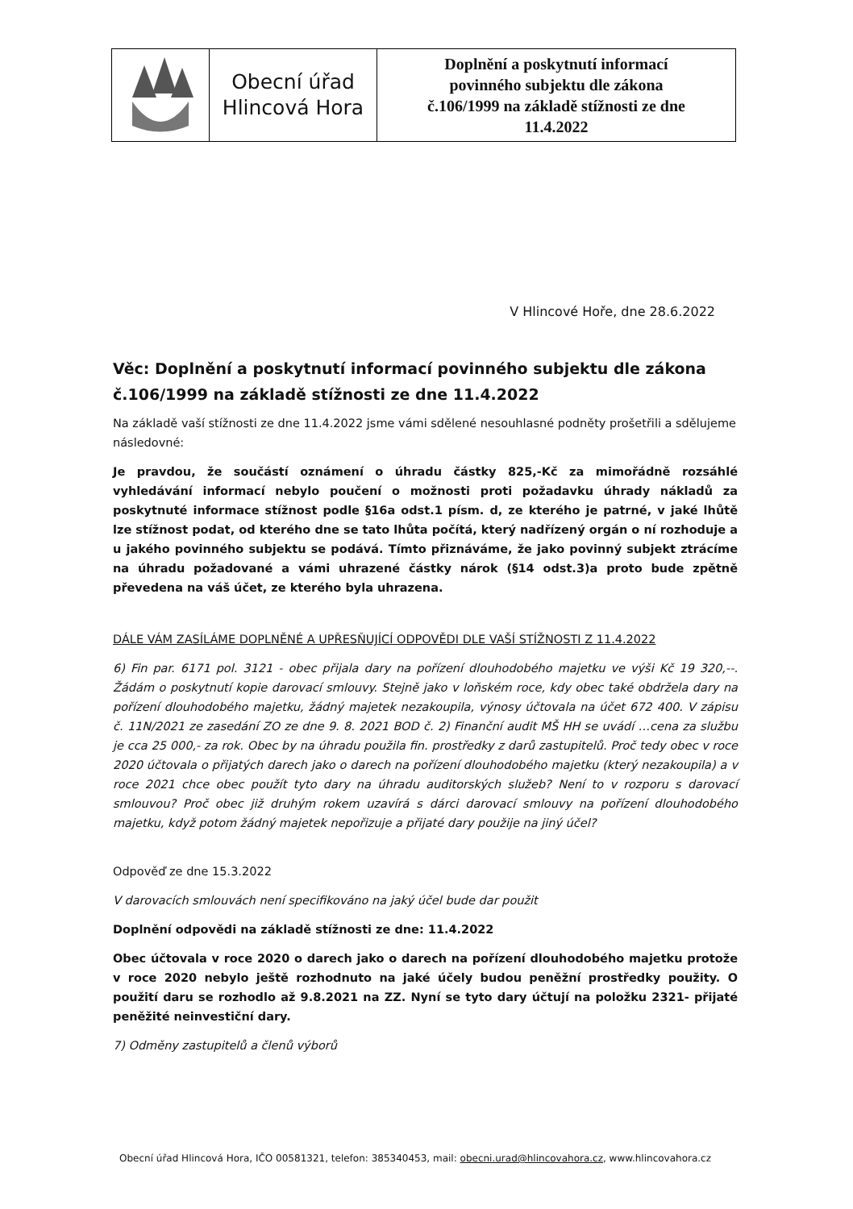| | Obecní úřad Hlincová Hora | Doplnění a poskytnutí informací povinného subjektu dle zákona č.106/1999 na základě stížnosti ze dne 11.4.2022 |
V Hlincové Hoře, dne 28.6.2022
Věc: Doplnění a poskytnutí informací povinného subjektu dle zákona č.106/1999 na základě stížnosti ze dne 11.4.2022
Na základě vaší stížnosti ze dne 11.4.2022 jsme vámi sdělené nesouhlasné podněty prošetřili a sdělujeme následovné:
Je pravdou, že součástí oznámení o úhradu částky 825,-Kč za mimořádně rozsáhlé vyhledávání informací nebylo poučení o možnosti proti požadavku úhrady nákladů za poskytnuté informace stížnost podle §16a odst.1 písm. d, ze kterého je patrné, v jaké lhůtě lze stížnost podat, od kterého dne se tato lhůta počítá, který nadřízený orgán o ní rozhoduje a u jakého povinného subjektu se podává. Tímto přiznáváme, že jako povinný subjekt ztrácíme na úhradu požadované a vámi uhrazené částky nárok (§14 odst.3)a proto bude zpětně převedena na váš účet, ze kterého byla uhrazena.
DÁLE VÁM ZASÍLÁME DOPLNĚNÉ A UPŘESŇUJÍCÍ ODPOVĚDI DLE VAŠÍ STÍŽNOSTI Z 11.4.2022
6) Fin par. 6171 pol. 3121 - obec přijala dary na pořízení dlouhodobého majetku ve výši Kč 19 320,--. Žádám o poskytnutí kopie darovací smlouvy. Stejně jako v loňském roce, kdy obec také obdržela dary na pořízení dlouhodobého majetku, žádný majetek nezakoupila, výnosy účtovala na účet 672 400. V zápisu č. 11N/2021 ze zasedání ZO ze dne 9. 8. 2021 BOD č. 2) Finanční audit MŠ HH se uvádí …cena za službu je cca 25 000,- za rok. Obec by na úhradu použila fin. prostředky z darů zastupitelů. Proč tedy obec v roce 2020 účtovala o přijatých darech jako o darech na pořízení dlouhodobého majetku (který nezakoupila) a v roce 2021 chce obec použít tyto dary na úhradu auditorských služeb? Není to v rozporu s darovací smlouvou? Proč obec již druhým rokem uzavírá s dárci darovací smlouvy na pořízení dlouhodobého majetku, když potom žádný majetek nepořizuje a přijaté dary použije na jiný účel?
Odpověď ze dne 15.3.2022
V darovacích smlouvách není specifikováno na jaký účel bude dar použit
Doplnění odpovědi na základě stížnosti ze dne: 11.4.2022
Obec účtovala v roce 2020 o darech jako o darech na pořízení dlouhodobého majetku protože v roce 2020 nebylo ještě rozhodnuto na jaké účely budou peněžní prostředky použity. O použití daru se rozhodlo až 9.8.2021 na ZZ. Nyní se tyto dary účtují na položku 2321- přijaté peněžité neinvestiční dary.
7) Odměny zastupitelů a členů výborů
Obecní úřad Hlincová Hora, IČO 00581321, telefon: 385340453, mail: obecni.urad@hlincovahora.cz, www.hlincovahora.cz